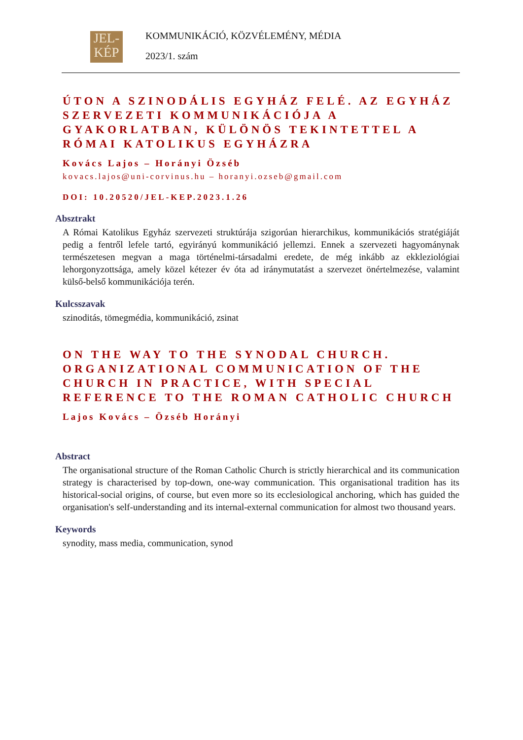JEL-
KÉP
KOMMUNIKÁCIÓ, KÖZVÉLEMÉNY, MÉDIA
2023/1. szám
ÚTON A SZINODÁLIS EGYHÁZ FELÉ. AZ EGYHÁZ SZERVEZETI KOMMUNIKÁCIÓJA A GYAKORLATBAN, KÜLÖNÖS TEKINTETTEL A RÓMAI KATOLIKUS EGYHÁZRA
Kovács Lajos – Horányi Özséb
kovacs.lajos@uni-corvinus.hu – horanyi.ozseb@gmail.com
DOI: 10.20520/JEL-KEP.2023.1.26
Absztrakt
A Római Katolikus Egyház szervezeti struktúrája szigorúan hierarchikus, kommunikációs stratégiáját pedig a fentről lefele tartó, egyirányú kommunikáció jellemzi. Ennek a szervezeti hagyománynak természetesen megvan a maga történelmi-társadalmi eredete, de még inkább az ekkleziológiai lehorgonyzottsága, amely közel kétezer év óta ad iránymutatást a szervezet önértelmezése, valamint külső-belső kommunikációja terén.
Kulcsszavak
szinoditás, tömegmédia, kommunikáció, zsinat
ON THE WAY TO THE SYNODAL CHURCH. ORGANIZATIONAL COMMUNICATION OF THE CHURCH IN PRACTICE, WITH SPECIAL REFERENCE TO THE ROMAN CATHOLIC CHURCH
Lajos Kovács – Özséb Horányi
Abstract
The organisational structure of the Roman Catholic Church is strictly hierarchical and its communication strategy is characterised by top-down, one-way communication. This organisational tradition has its historical-social origins, of course, but even more so its ecclesiological anchoring, which has guided the organisation's self-understanding and its internal-external communication for almost two thousand years.
Keywords
synodity, mass media, communication, synod